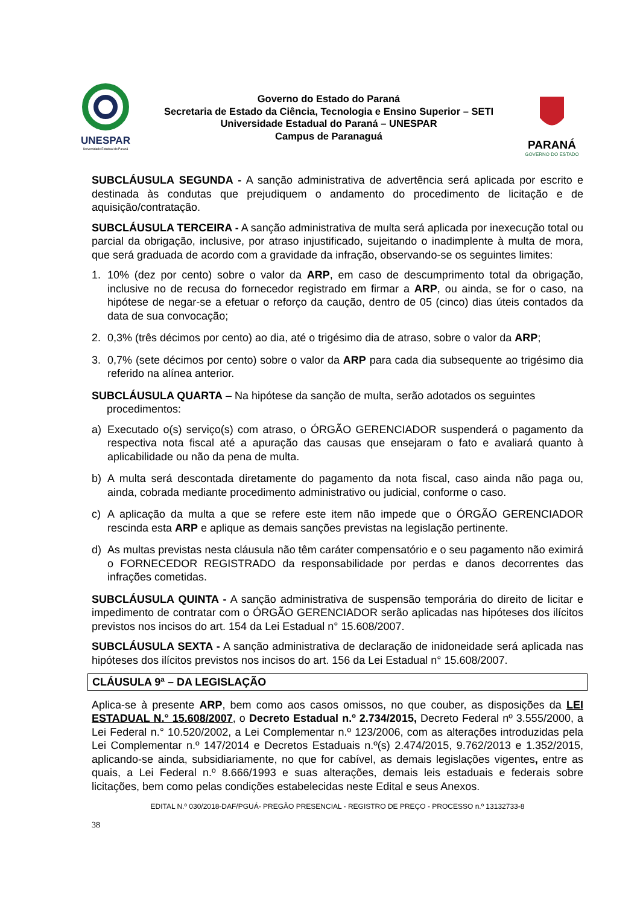UNESPAR
Universidade Estadual do Paraná
Governo do Estado do Paraná
Secretaria de Estado da Ciência, Tecnologia e Ensino Superior – SETI
Universidade Estadual do Paraná – UNESPAR
Campus de Paranaguá
PARANÁ
GOVERNO DO ESTADO
SUBCLÁUSULA SEGUNDA - A sanção administrativa de advertência será aplicada por escrito e destinada às condutas que prejudiquem o andamento do procedimento de licitação e de aquisição/contratação.
SUBCLÁUSULA TERCEIRA - A sanção administrativa de multa será aplicada por inexecução total ou parcial da obrigação, inclusive, por atraso injustificado, sujeitando o inadimplente à multa de mora, que será graduada de acordo com a gravidade da infração, observando-se os seguintes limites:
1. 10% (dez por cento) sobre o valor da ARP, em caso de descumprimento total da obrigação, inclusive no de recusa do fornecedor registrado em firmar a ARP, ou ainda, se for o caso, na hipótese de negar-se a efetuar o reforço da caução, dentro de 05 (cinco) dias úteis contados da data de sua convocação;
2. 0,3% (três décimos por cento) ao dia, até o trigésimo dia de atraso, sobre o valor da ARP;
3. 0,7% (sete décimos por cento) sobre o valor da ARP para cada dia subsequente ao trigésimo dia referido na alínea anterior.
SUBCLÁUSULA QUARTA – Na hipótese da sanção de multa, serão adotados os seguintes
procedimentos:
a) Executado o(s) serviço(s) com atraso, o ÓRGÃO GERENCIADOR suspenderá o pagamento da respectiva nota fiscal até a apuração das causas que ensejaram o fato e avaliará quanto à aplicabilidade ou não da pena de multa.
b) A multa será descontada diretamente do pagamento da nota fiscal, caso ainda não paga ou, ainda, cobrada mediante procedimento administrativo ou judicial, conforme o caso.
c) A aplicação da multa a que se refere este item não impede que o ÓRGÃO GERENCIADOR rescinda esta ARP e aplique as demais sanções previstas na legislação pertinente.
d) As multas previstas nesta cláusula não têm caráter compensatório e o seu pagamento não eximirá o FORNECEDOR REGISTRADO da responsabilidade por perdas e danos decorrentes das infrações cometidas.
SUBCLÁUSULA QUINTA - A sanção administrativa de suspensão temporária do direito de licitar e impedimento de contratar com o ÓRGÃO GERENCIADOR serão aplicadas nas hipóteses dos ilícitos previstos nos incisos do art. 154 da Lei Estadual n° 15.608/2007.
SUBCLÁUSULA SEXTA - A sanção administrativa de declaração de inidoneidade será aplicada nas hipóteses dos ilícitos previstos nos incisos do art. 156 da Lei Estadual n° 15.608/2007.
CLÁUSULA 9ª – DA LEGISLAÇÃO
Aplica-se à presente ARP, bem como aos casos omissos, no que couber, as disposições da LEI ESTADUAL N.° 15.608/2007, o Decreto Estadual n.º 2.734/2015, Decreto Federal nº 3.555/2000, a Lei Federal n.° 10.520/2002, a Lei Complementar n.º 123/2006, com as alterações introduzidas pela Lei Complementar n.º 147/2014 e Decretos Estaduais n.º(s) 2.474/2015, 9.762/2013 e 1.352/2015, aplicando-se ainda, subsidiariamente, no que for cabível, as demais legislações vigentes, entre as quais, a Lei Federal n.º 8.666/1993 e suas alterações, demais leis estaduais e federais sobre licitações, bem como pelas condições estabelecidas neste Edital e seus Anexos.
EDITAL N.º 030/2018-DAF/PGUÁ- PREGÃO PRESENCIAL - REGISTRO DE PREÇO - PROCESSO n.º 13132733-8
38